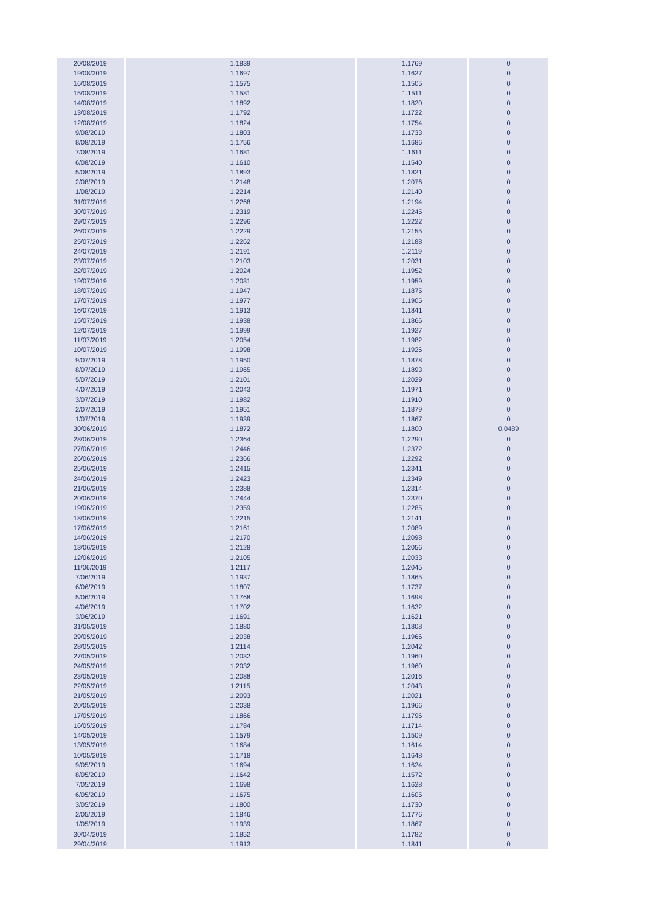| 20/08/2019 | 1.1839 | 1.1769 | 0 |
| 19/08/2019 | 1.1697 | 1.1627 | 0 |
| 16/08/2019 | 1.1575 | 1.1505 | 0 |
| 15/08/2019 | 1.1581 | 1.1511 | 0 |
| 14/08/2019 | 1.1892 | 1.1820 | 0 |
| 13/08/2019 | 1.1792 | 1.1722 | 0 |
| 12/08/2019 | 1.1824 | 1.1754 | 0 |
| 9/08/2019 | 1.1803 | 1.1733 | 0 |
| 8/08/2019 | 1.1756 | 1.1686 | 0 |
| 7/08/2019 | 1.1681 | 1.1611 | 0 |
| 6/08/2019 | 1.1610 | 1.1540 | 0 |
| 5/08/2019 | 1.1893 | 1.1821 | 0 |
| 2/08/2019 | 1.2148 | 1.2076 | 0 |
| 1/08/2019 | 1.2214 | 1.2140 | 0 |
| 31/07/2019 | 1.2268 | 1.2194 | 0 |
| 30/07/2019 | 1.2319 | 1.2245 | 0 |
| 29/07/2019 | 1.2296 | 1.2222 | 0 |
| 26/07/2019 | 1.2229 | 1.2155 | 0 |
| 25/07/2019 | 1.2262 | 1.2188 | 0 |
| 24/07/2019 | 1.2191 | 1.2119 | 0 |
| 23/07/2019 | 1.2103 | 1.2031 | 0 |
| 22/07/2019 | 1.2024 | 1.1952 | 0 |
| 19/07/2019 | 1.2031 | 1.1959 | 0 |
| 18/07/2019 | 1.1947 | 1.1875 | 0 |
| 17/07/2019 | 1.1977 | 1.1905 | 0 |
| 16/07/2019 | 1.1913 | 1.1841 | 0 |
| 15/07/2019 | 1.1938 | 1.1866 | 0 |
| 12/07/2019 | 1.1999 | 1.1927 | 0 |
| 11/07/2019 | 1.2054 | 1.1982 | 0 |
| 10/07/2019 | 1.1998 | 1.1926 | 0 |
| 9/07/2019 | 1.1950 | 1.1878 | 0 |
| 8/07/2019 | 1.1965 | 1.1893 | 0 |
| 5/07/2019 | 1.2101 | 1.2029 | 0 |
| 4/07/2019 | 1.2043 | 1.1971 | 0 |
| 3/07/2019 | 1.1982 | 1.1910 | 0 |
| 2/07/2019 | 1.1951 | 1.1879 | 0 |
| 1/07/2019 | 1.1939 | 1.1867 | 0 |
| 30/06/2019 | 1.1872 | 1.1800 | 0.0489 |
| 28/06/2019 | 1.2364 | 1.2290 | 0 |
| 27/06/2019 | 1.2446 | 1.2372 | 0 |
| 26/06/2019 | 1.2366 | 1.2292 | 0 |
| 25/06/2019 | 1.2415 | 1.2341 | 0 |
| 24/06/2019 | 1.2423 | 1.2349 | 0 |
| 21/06/2019 | 1.2388 | 1.2314 | 0 |
| 20/06/2019 | 1.2444 | 1.2370 | 0 |
| 19/06/2019 | 1.2359 | 1.2285 | 0 |
| 18/06/2019 | 1.2215 | 1.2141 | 0 |
| 17/06/2019 | 1.2161 | 1.2089 | 0 |
| 14/06/2019 | 1.2170 | 1.2098 | 0 |
| 13/06/2019 | 1.2128 | 1.2056 | 0 |
| 12/06/2019 | 1.2105 | 1.2033 | 0 |
| 11/06/2019 | 1.2117 | 1.2045 | 0 |
| 7/06/2019 | 1.1937 | 1.1865 | 0 |
| 6/06/2019 | 1.1807 | 1.1737 | 0 |
| 5/06/2019 | 1.1768 | 1.1698 | 0 |
| 4/06/2019 | 1.1702 | 1.1632 | 0 |
| 3/06/2019 | 1.1691 | 1.1621 | 0 |
| 31/05/2019 | 1.1880 | 1.1808 | 0 |
| 29/05/2019 | 1.2038 | 1.1966 | 0 |
| 28/05/2019 | 1.2114 | 1.2042 | 0 |
| 27/05/2019 | 1.2032 | 1.1960 | 0 |
| 24/05/2019 | 1.2032 | 1.1960 | 0 |
| 23/05/2019 | 1.2088 | 1.2016 | 0 |
| 22/05/2019 | 1.2115 | 1.2043 | 0 |
| 21/05/2019 | 1.2093 | 1.2021 | 0 |
| 20/05/2019 | 1.2038 | 1.1966 | 0 |
| 17/05/2019 | 1.1866 | 1.1796 | 0 |
| 16/05/2019 | 1.1784 | 1.1714 | 0 |
| 14/05/2019 | 1.1579 | 1.1509 | 0 |
| 13/05/2019 | 1.1684 | 1.1614 | 0 |
| 10/05/2019 | 1.1718 | 1.1648 | 0 |
| 9/05/2019 | 1.1694 | 1.1624 | 0 |
| 8/05/2019 | 1.1642 | 1.1572 | 0 |
| 7/05/2019 | 1.1698 | 1.1628 | 0 |
| 6/05/2019 | 1.1675 | 1.1605 | 0 |
| 3/05/2019 | 1.1800 | 1.1730 | 0 |
| 2/05/2019 | 1.1846 | 1.1776 | 0 |
| 1/05/2019 | 1.1939 | 1.1867 | 0 |
| 30/04/2019 | 1.1852 | 1.1782 | 0 |
| 29/04/2019 | 1.1913 | 1.1841 | 0 |